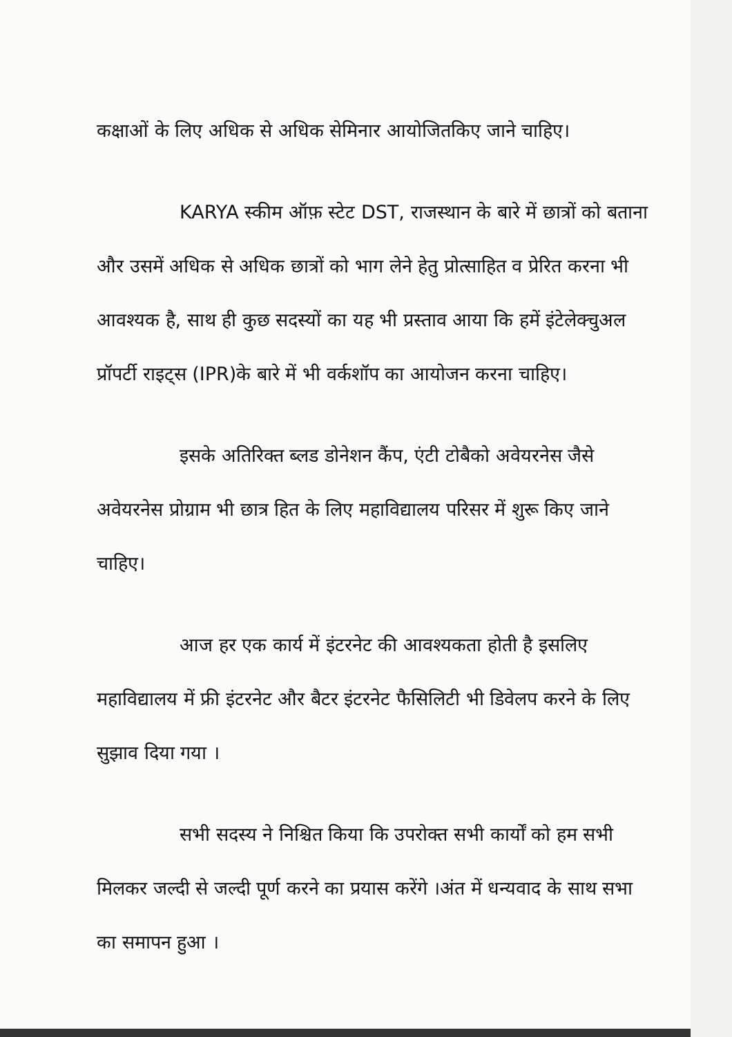कक्षाओं के लिए अधिक से अधिक सेमिनार आयोजितकिए जाने चाहिए।
KARYA स्कीम ऑफ़ स्टेट DST, राजस्थान के बारे में छात्रों को बताना और उसमें अधिक से अधिक छात्रों को भाग लेने हेतु प्रोत्साहित व प्रेरित करना भी आवश्यक है, साथ ही कुछ सदस्यों का यह भी प्रस्ताव आया कि हमें इंटेलेक्चुअल प्रॉपर्टी राइट्स (IPR)के बारे में भी वर्कशॉप का आयोजन करना चाहिए।
इसके अतिरिक्त ब्लड डोनेशन कैंप, एंटी टोबैको अवेयरनेस जैसे अवेयरनेस प्रोग्राम भी छात्र हित के लिए महाविद्यालय परिसर में शुरू किए जाने चाहिए।
आज हर एक कार्य में इंटरनेट की आवश्यकता होती है इसलिए महाविद्यालय में फ्री इंटरनेट और बैटर इंटरनेट फैसिलिटी भी डिवेलप करने के लिए सुझाव दिया गया ।
सभी सदस्य ने निश्चित किया कि उपरोक्त सभी कार्यों को हम सभी मिलकर जल्दी से जल्दी पूर्ण करने का प्रयास करेंगे ।अंत में धन्यवाद के साथ सभा का समापन हुआ ।